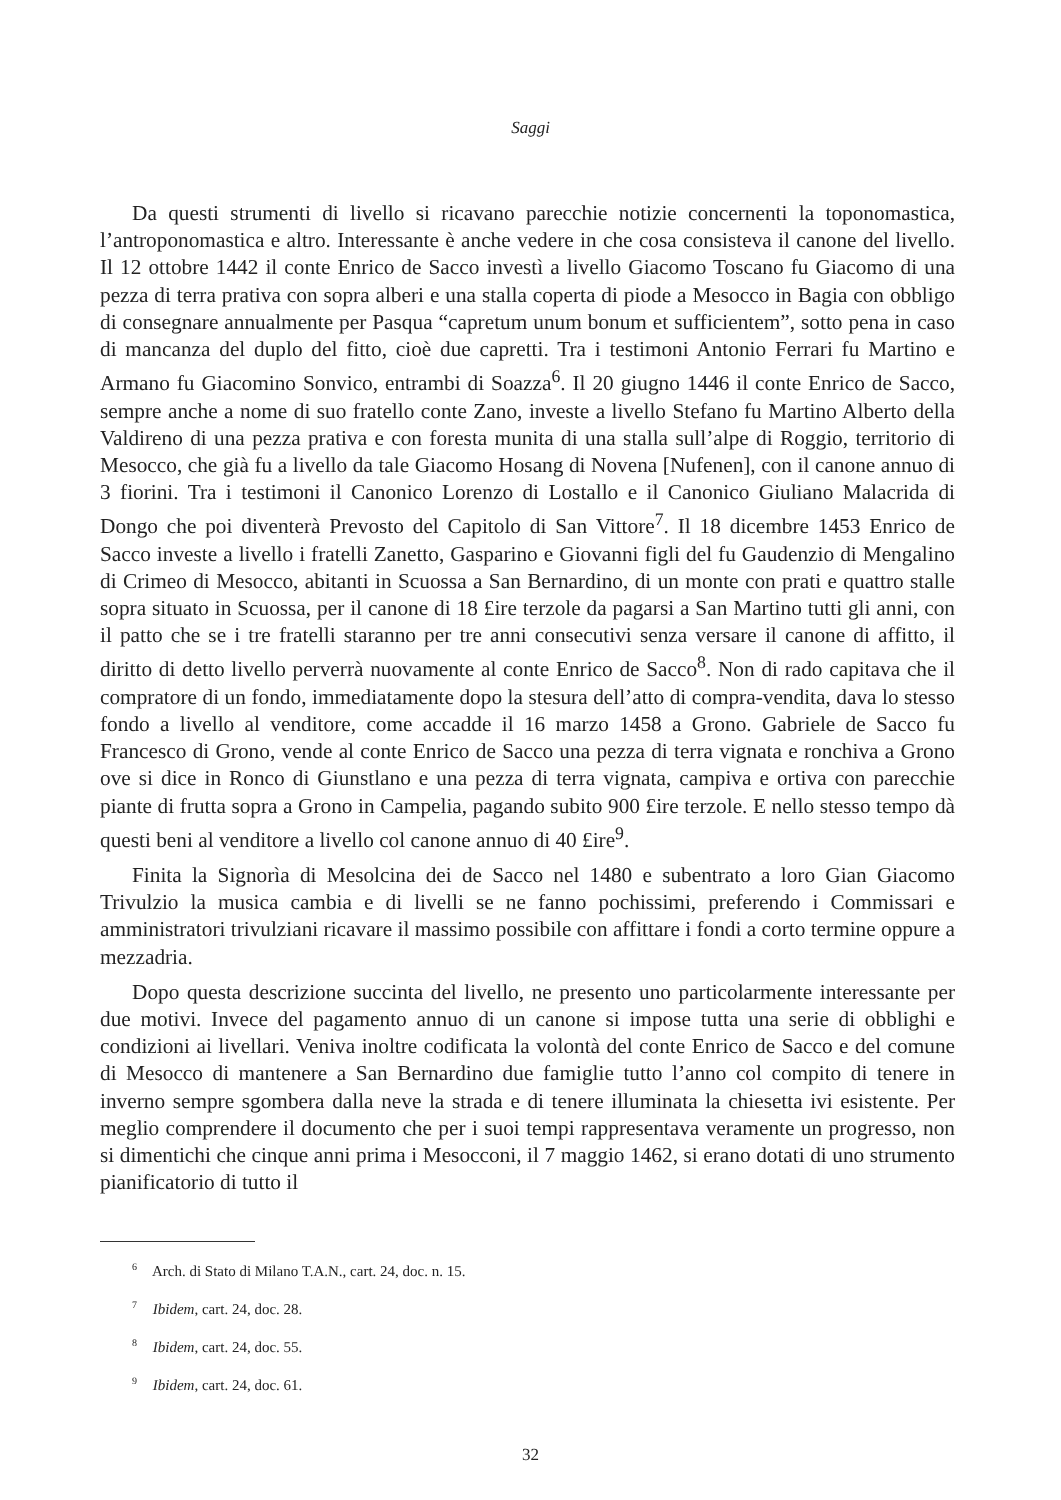Saggi
Da questi strumenti di livello si ricavano parecchie notizie concernenti la toponomastica, l’antroponomastica e altro. Interessante è anche vedere in che cosa consisteva il canone del livello. Il 12 ottobre 1442 il conte Enrico de Sacco investì a livello Giacomo Toscano fu Giacomo di una pezza di terra prativa con sopra alberi e una stalla coperta di piode a Mesocco in Bagia con obbligo di consegnare annualmente per Pasqua “capretum unum bonum et sufficientem”, sotto pena in caso di mancanza del duplo del fitto, cioè due capretti. Tra i testimoni Antonio Ferrari fu Martino e Armano fu Giacomino Sonvico, entrambi di Soazza<sup>6</sup>. Il 20 giugno 1446 il conte Enrico de Sacco, sempre anche a nome di suo fratello conte Zano, investe a livello Stefano fu Martino Alberto della Valdireno di una pezza prativa e con foresta munita di una stalla sull’alpe di Roggio, territorio di Mesocco, che già fu a livello da tale Giacomo Hosang di Novena [Nufenen], con il canone annuo di 3 fiorini. Tra i testimoni il Canonico Lorenzo di Lostallo e il Canonico Giuliano Malacrida di Dongo che poi diventerà Prevosto del Capitolo di San Vittore<sup>7</sup>. Il 18 dicembre 1453 Enrico de Sacco investe a livello i fratelli Zanetto, Gasparino e Giovanni figli del fu Gaudenzio di Mengalino di Crimeo di Mesocco, abitanti in Scuossa a San Bernardino, di un monte con prati e quattro stalle sopra situato in Scuossa, per il canone di 18 £ire terzole da pagarsi a San Martino tutti gli anni, con il patto che se i tre fratelli staranno per tre anni consecutivi senza versare il canone di affitto, il diritto di detto livello perverrà nuovamente al conte Enrico de Sacco<sup>8</sup>. Non di rado capitava che il compratore di un fondo, immediatamente dopo la stesura dell’atto di compra-vendita, dava lo stesso fondo a livello al venditore, come accadde il 16 marzo 1458 a Grono. Gabriele de Sacco fu Francesco di Grono, vende al conte Enrico de Sacco una pezza di terra vignata e ronchiva a Grono ove si dice in Ronco di Giunstlano e una pezza di terra vignata, campiva e ortiva con parecchie piante di frutta sopra a Grono in Campelia, pagando subito 900 £ire terzole. E nello stesso tempo dà questi beni al venditore a livello col canone annuo di 40 £ire<sup>9</sup>.
Finita la Signorìa di Mesolcina dei de Sacco nel 1480 e subentrato a loro Gian Giacomo Trivulzio la musica cambia e di livelli se ne fanno pochissimi, preferendo i Commissari e amministratori trivulziani ricavare il massimo possibile con affittare i fondi a corto termine oppure a mezzadria.
Dopo questa descrizione succinta del livello, ne presento uno particolarmente interessante per due motivi. Invece del pagamento annuo di un canone si impose tutta una serie di obblighi e condizioni ai livellari. Veniva inoltre codificata la volontà del conte Enrico de Sacco e del comune di Mesocco di mantenere a San Bernardino due famiglie tutto l’anno col compito di tenere in inverno sempre sgombera dalla neve la strada e di tenere illuminata la chiesetta ivi esistente. Per meglio comprendere il documento che per i suoi tempi rappresentava veramente un progresso, non si dimentichi che cinque anni prima i Mesocconi, il 7 maggio 1462, si erano dotati di uno strumento pianificatorio di tutto il
<sup>6</sup> Arch. di Stato di Milano T.A.N., cart. 24, doc. n. 15.
<sup>7</sup> Ibidem, cart. 24, doc. 28.
<sup>8</sup> Ibidem, cart. 24, doc. 55.
<sup>9</sup> Ibidem, cart. 24, doc. 61.
32